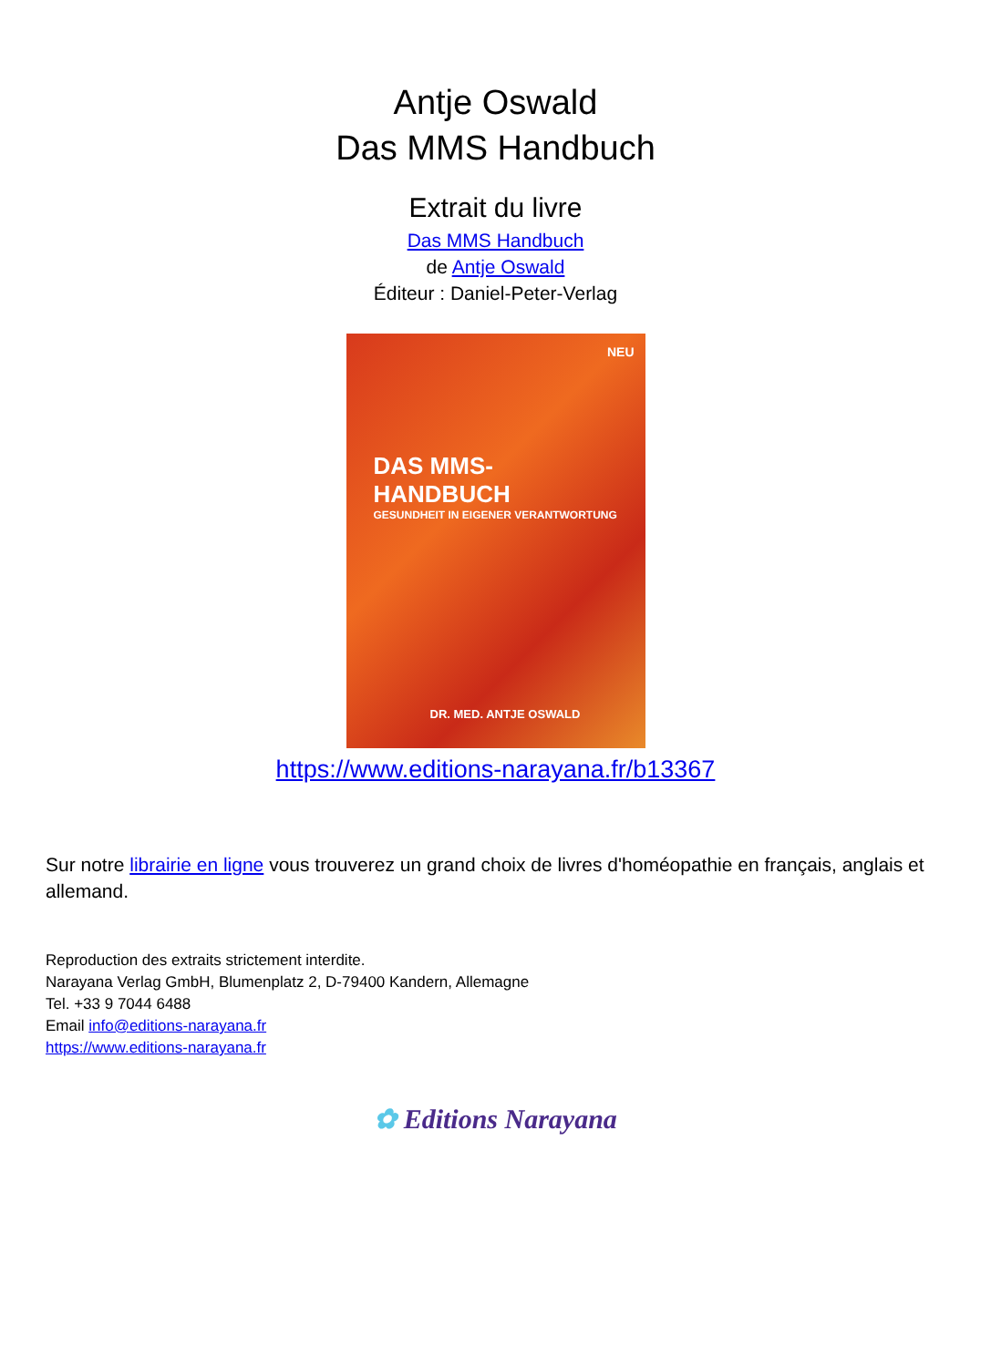Antje Oswald
Das MMS Handbuch
Extrait du livre
Das MMS Handbuch
de Antje Oswald
Éditeur : Daniel-Peter-Verlag
DAS MMS-HANDBUCH
GESUNDHEIT IN EIGENER VERANTWORTUNG
NEU
DR. MED. ANTJE OSWALD
https://www.editions-narayana.fr/b13367
Sur notre librairie en ligne vous trouverez un grand choix de livres d'homéopathie en français, anglais et allemand.
Reproduction des extraits strictement interdite.
Narayana Verlag GmbH, Blumenplatz 2, D-79400 Kandern, Allemagne
Tel. +33 9 7044 6488
Email info@editions-narayana.fr
https://www.editions-narayana.fr
✿ Editions Narayana